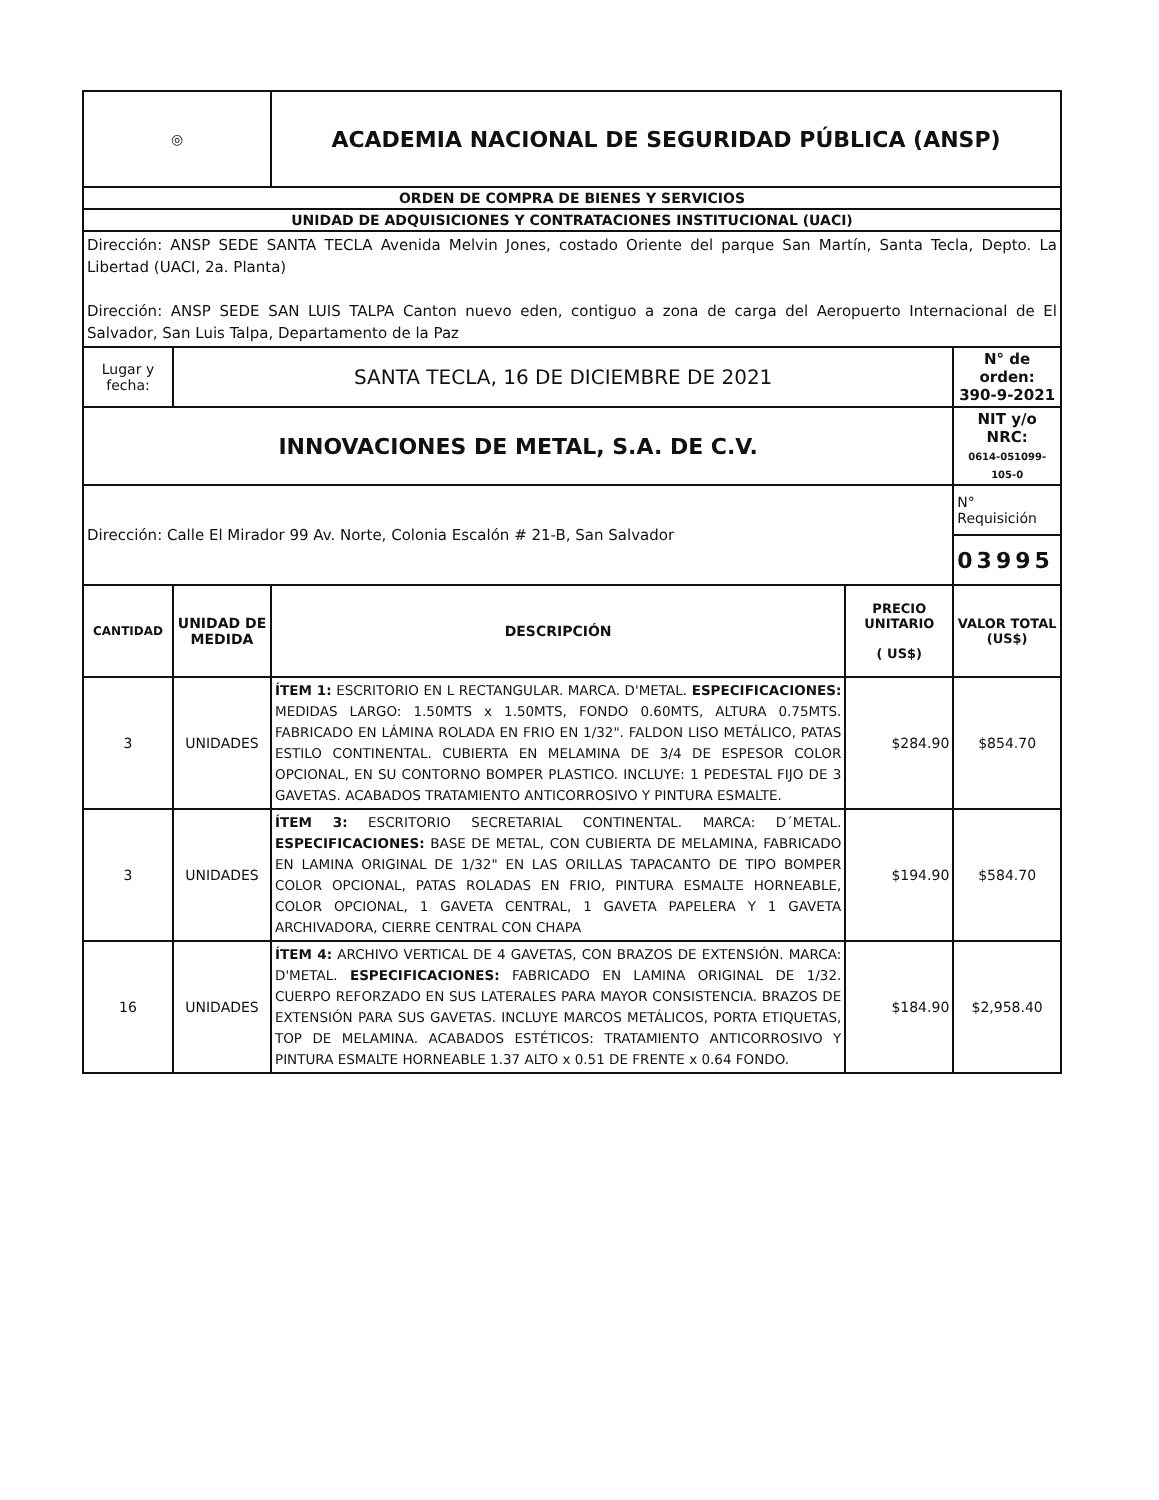| ◎ | | ACADEMIA NACIONAL DE SEGURIDAD PÚBLICA (ANSP) | | |
| ORDEN DE COMPRA DE BIENES Y SERVICIOS | | | | |
| UNIDAD DE ADQUISICIONES Y CONTRATACIONES INSTITUCIONAL (UACI) | | | | |
| Dirección: ANSP SEDE SANTA TECLA Avenida Melvin Jones, costado Oriente del parque San Martín, Santa Tecla, Depto. La Libertad (UACI, 2a. Planta) Dirección: ANSP SEDE SAN LUIS TALPA Canton nuevo eden, contiguo a zona de carga del Aeropuerto Internacional de El Salvador, San Luis Talpa, Departamento de la Paz | | | | |
| Lugar y fecha: | SANTA TECLA, 16 DE DICIEMBRE DE 2021 | | | N° de orden: 390-9-2021 |
| INNOVACIONES DE METAL, S.A. DE C.V. | | | | NIT y/o NRC: 0614-051099-105-0 |
| Dirección: Calle El Mirador 99 Av. Norte, Colonia Escalón # 21-B, San Salvador | | | | N° Requisición |
| | | | | 03995 |
| CANTIDAD | UNIDAD DE MEDIDA | DESCRIPCIÓN | PRECIO UNITARIO ( US$) | VALOR TOTAL (US$) |
| 3 | UNIDADES | ÍTEM 1: ESCRITORIO EN L RECTANGULAR. MARCA. D'METAL. ESPECIFICACIONES: MEDIDAS LARGO: 1.50MTS x 1.50MTS, FONDO 0.60MTS, ALTURA 0.75MTS. FABRICADO EN LÁMINA ROLADA EN FRIO EN 1/32". FALDON LISO METÁLICO, PATAS ESTILO CONTINENTAL. CUBIERTA EN MELAMINA DE 3/4 DE ESPESOR COLOR OPCIONAL, EN SU CONTORNO BOMPER PLASTICO. INCLUYE: 1 PEDESTAL FIJO DE 3 GAVETAS. ACABADOS TRATAMIENTO ANTICORROSIVO Y PINTURA ESMALTE. | $284.90 | $854.70 |
| 3 | UNIDADES | ÍTEM 3: ESCRITORIO SECRETARIAL CONTINENTAL. MARCA: D´METAL. ESPECIFICACIONES: BASE DE METAL, CON CUBIERTA DE MELAMINA, FABRICADO EN LAMINA ORIGINAL DE 1/32" EN LAS ORILLAS TAPACANTO DE TIPO BOMPER COLOR OPCIONAL, PATAS ROLADAS EN FRIO, PINTURA ESMALTE HORNEABLE, COLOR OPCIONAL, 1 GAVETA CENTRAL, 1 GAVETA PAPELERA Y 1 GAVETA ARCHIVADORA, CIERRE CENTRAL CON CHAPA | $194.90 | $584.70 |
| 16 | UNIDADES | ÍTEM 4: ARCHIVO VERTICAL DE 4 GAVETAS, CON BRAZOS DE EXTENSIÓN. MARCA: D'METAL. ESPECIFICACIONES: FABRICADO EN LAMINA ORIGINAL DE 1/32. CUERPO REFORZADO EN SUS LATERALES PARA MAYOR CONSISTENCIA. BRAZOS DE EXTENSIÓN PARA SUS GAVETAS. INCLUYE MARCOS METÁLICOS, PORTA ETIQUETAS, TOP DE MELAMINA. ACABADOS ESTÉTICOS: TRATAMIENTO ANTICORROSIVO Y PINTURA ESMALTE HORNEABLE 1.37 ALTO x 0.51 DE FRENTE x 0.64 FONDO. | $184.90 | $2,958.40 |